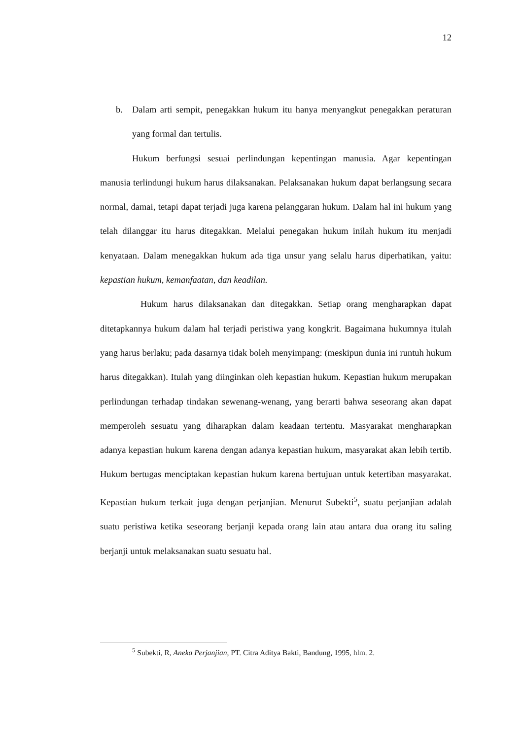12
b. Dalam arti sempit, penegakkan hukum itu hanya menyangkut penegakkan peraturan yang formal dan tertulis.
Hukum berfungsi sesuai perlindungan kepentingan manusia. Agar kepentingan manusia terlindungi hukum harus dilaksanakan. Pelaksanakan hukum dapat berlangsung secara normal, damai, tetapi dapat terjadi juga karena pelanggaran hukum. Dalam hal ini hukum yang telah dilanggar itu harus ditegakkan. Melalui penegakan hukum inilah hukum itu menjadi kenyataan. Dalam menegakkan hukum ada tiga unsur yang selalu harus diperhatikan, yaitu: kepastian hukum, kemanfaatan, dan keadilan.
Hukum harus dilaksanakan dan ditegakkan. Setiap orang mengharapkan dapat ditetapkannya hukum dalam hal terjadi peristiwa yang kongkrit. Bagaimana hukumnya itulah yang harus berlaku; pada dasarnya tidak boleh menyimpang: (meskipun dunia ini runtuh hukum harus ditegakkan). Itulah yang diinginkan oleh kepastian hukum. Kepastian hukum merupakan perlindungan terhadap tindakan sewenang-wenang, yang berarti bahwa seseorang akan dapat memperoleh sesuatu yang diharapkan dalam keadaan tertentu. Masyarakat mengharapkan adanya kepastian hukum karena dengan adanya kepastian hukum, masyarakat akan lebih tertib. Hukum bertugas menciptakan kepastian hukum karena bertujuan untuk ketertiban masyarakat. Kepastian hukum terkait juga dengan perjanjian. Menurut Subekti<sup>5</sup>, suatu perjanjian adalah suatu peristiwa ketika seseorang berjanji kepada orang lain atau antara dua orang itu saling berjanji untuk melaksanakan suatu sesuatu hal.
<sup>5</sup> Subekti, R, Aneka Perjanjian, PT. Citra Aditya Bakti, Bandung, 1995, hlm. 2.